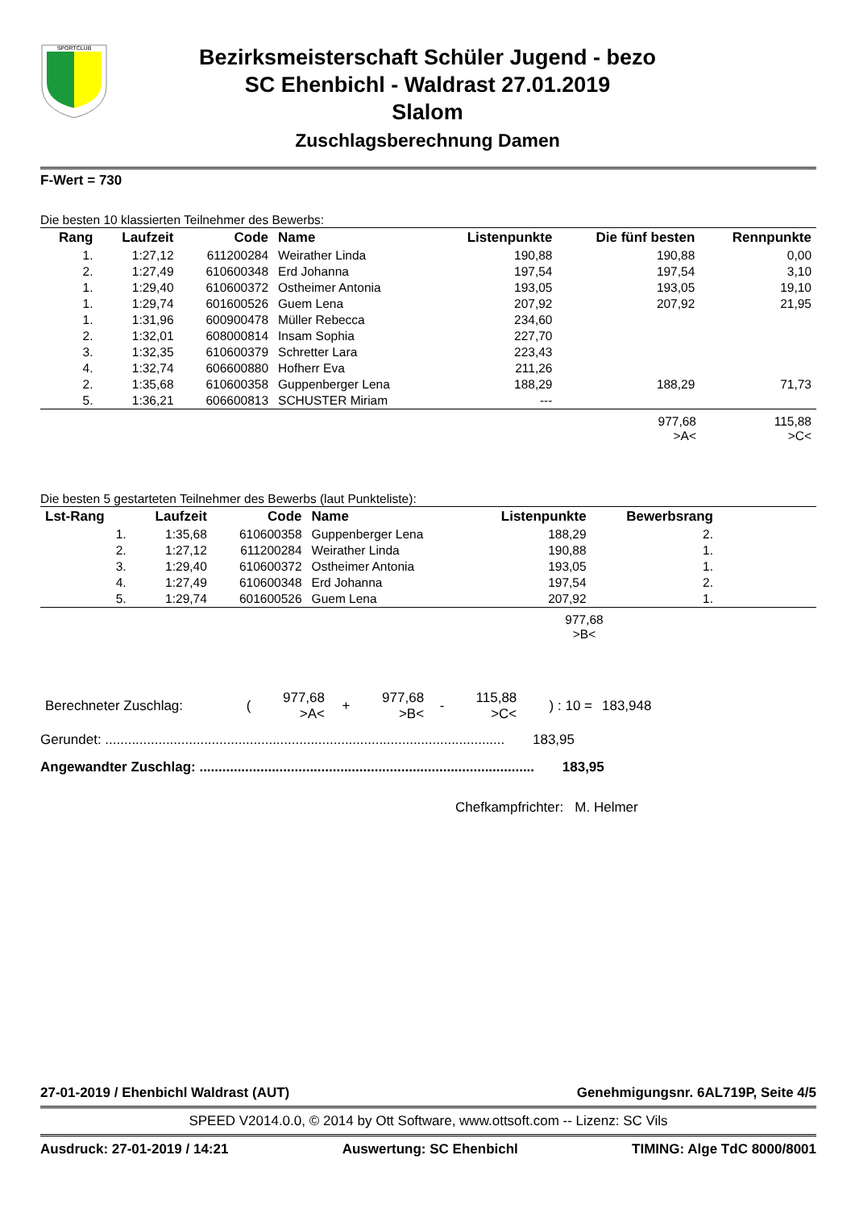SPORTCLUB
Bezirksmeisterschaft Schüler Jugend - bezo
SC Ehenbichl - Waldrast 27.01.2019
Slalom
Zuschlagsberechnung Damen
F-Wert = 730
Die besten 10 klassierten Teilnehmer des Bewerbs:
| Rang | Laufzeit | Code | Name | Listenpunkte | Die fünf besten | Rennpunkte |
| --- | --- | --- | --- | --- | --- | --- |
| 1. | 1:27,12 | 611200284 | Weirather Linda | 190,88 | 190,88 | 0,00 |
| 2. | 1:27,49 | 610600348 | Erd Johanna | 197,54 | 197,54 | 3,10 |
| 1. | 1:29,40 | 610600372 | Ostheimer Antonia | 193,05 | 193,05 | 19,10 |
| 1. | 1:29,74 | 601600526 | Guem Lena | 207,92 | 207,92 | 21,95 |
| 1. | 1:31,96 | 600900478 | Müller Rebecca | 234,60 | | |
| 2. | 1:32,01 | 608000814 | Insam Sophia | 227,70 | | |
| 3. | 1:32,35 | 610600379 | Schretter Lara | 223,43 | | |
| 4. | 1:32,74 | 606600880 | Hofherr Eva | 211,26 | | |
| 2. | 1:35,68 | 610600358 | Guppenberger Lena | 188,29 | 188,29 | 71,73 |
| 5. | 1:36,21 | 606600813 | SCHUSTER Miriam | --- | | |
| | 977,68 >A< | 115,88 >C< |
Die besten 5 gestarteten Teilnehmer des Bewerbs (laut Punkteliste):
| Lst-Rang | Laufzeit | Code | Name | Listenpunkte | Bewerbsrang | |
| --- | --- | --- | --- | --- | --- | --- |
| 1. | 1:35,68 | 610600358 | Guppenberger Lena | 188,29 | 2. | |
| 2. | 1:27,12 | 611200284 | Weirather Linda | 190,88 | 1. | |
| 3. | 1:29,40 | 610600372 | Ostheimer Antonia | 193,05 | 1. | |
| 4. | 1:27,49 | 610600348 | Erd Johanna | 197,54 | 2. | |
| 5. | 1:29,74 | 601600526 | Guem Lena | 207,92 | 1. | |
977,68
>B<
| Berechneter Zuschlag: | ( | 977,68 >A< | + | 977,68 >B< | - | 115,88 >C< | ) : 10 = | 183,948 |
Gerundet: ......................................................................................................... 183,95
Angewandter Zuschlag: ........................................................................................ 183,95
Chefkampfrichter: M. Helmer
27-01-2019 / Ehenbichl Waldrast (AUT) Genehmigungsnr. 6AL719P, Seite 4/5
SPEED V2014.0.0, © 2014 by Ott Software, www.ottsoft.com -- Lizenz: SC Vils
Ausdruck: 27-01-2019 / 14:21 Auswertung: SC Ehenbichl TIMING: Alge TdC 8000/8001